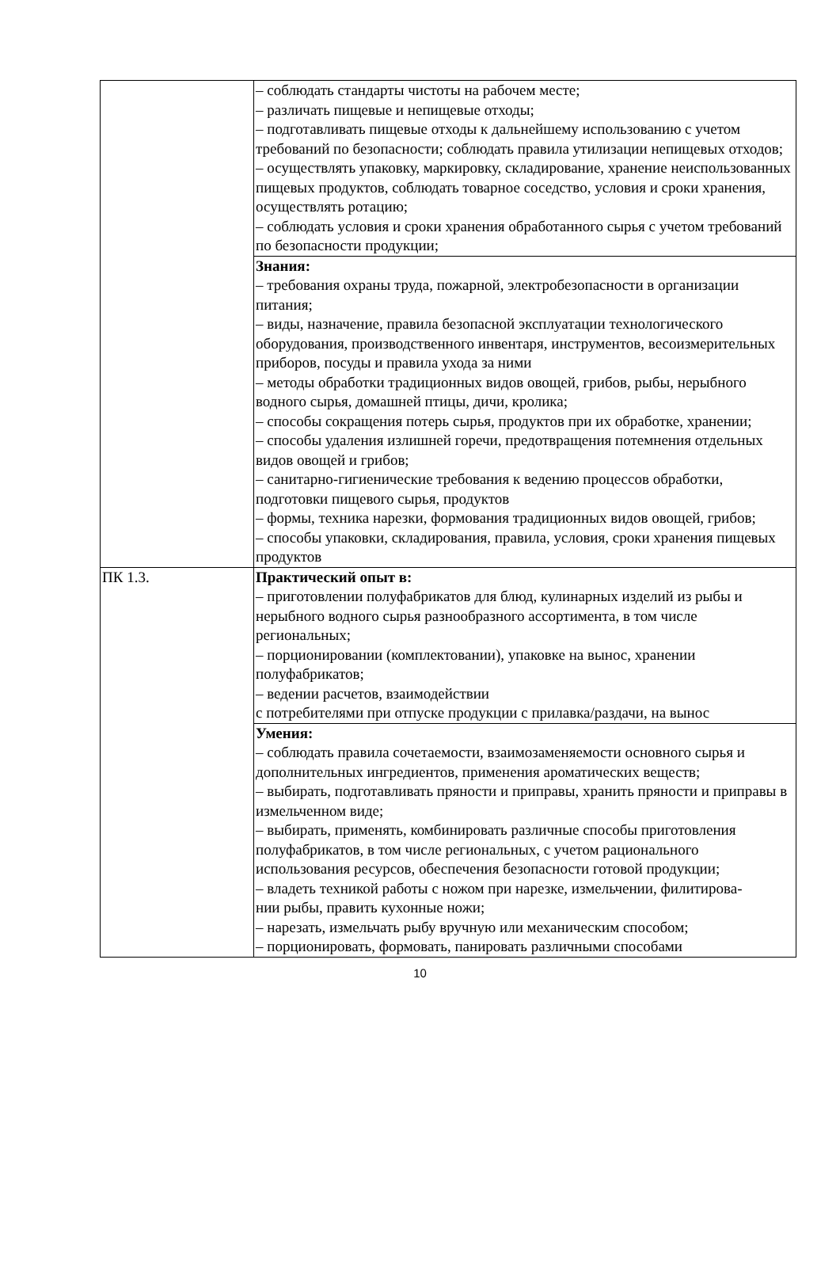| | – соблюдать стандарты чистоты на рабочем месте; – различать пищевые и непищевые отходы; – подготавливать пищевые отходы к дальнейшему использованию с учетом требований по безопасности; соблюдать правила утилизации непищевых отходов; – осуществлять упаковку, маркировку, складирование, хранение неиспользованных пищевых продуктов, соблюдать товарное соседство, условия и сроки хранения, осуществлять ротацию; – соблюдать условия и сроки хранения обработанного сырья с учетом требований по безопасности продукции; |
| | Знания: – требования охраны труда, пожарной, электробезопасности в организации питания; – виды, назначение, правила безопасной эксплуатации технологического оборудования, производственного инвентаря, инструментов, весоизмерительных приборов, посуды и правила ухода за ними – методы обработки традиционных видов овощей, грибов, рыбы, нерыбного водного сырья, домашней птицы, дичи, кролика; – способы сокращения потерь сырья, продуктов при их обработке, хранении; – способы удаления излишней горечи, предотвращения потемнения отдельных видов овощей и грибов; – санитарно-гигиенические требования к ведению процессов обработки, подготовки пищевого сырья, продуктов – формы, техника нарезки, формования традиционных видов овощей, грибов; – способы упаковки, складирования, правила, условия, сроки хранения пищевых продуктов |
| ПК 1.3. | Практический опыт в: – приготовлении полуфабрикатов для блюд, кулинарных изделий из рыбы и нерыбного водного сырья разнообразного ассортимента, в том числе региональных; – порционировании (комплектовании), упаковке на вынос, хранении полуфабрикатов; – ведении расчетов, взаимодействии с потребителями при отпуске продукции с прилавка/раздачи, на вынос |
| | Умения: – соблюдать правила сочетаемости, взаимозаменяемости основного сырья и дополнительных ингредиентов, применения ароматических веществ; – выбирать, подготавливать пряности и приправы, хранить пряности и приправы в измельченном виде; – выбирать, применять, комбинировать различные способы приготовления полуфабрикатов, в том числе региональных, с учетом рационального использования ресурсов, обеспечения безопасности готовой продукции; – владеть техникой работы с ножом при нарезке, измельчении, филитирова- нии рыбы, править кухонные ножи; – нарезать, измельчать рыбу вручную или механическим способом; – порционировать, формовать, панировать различными способами |
10